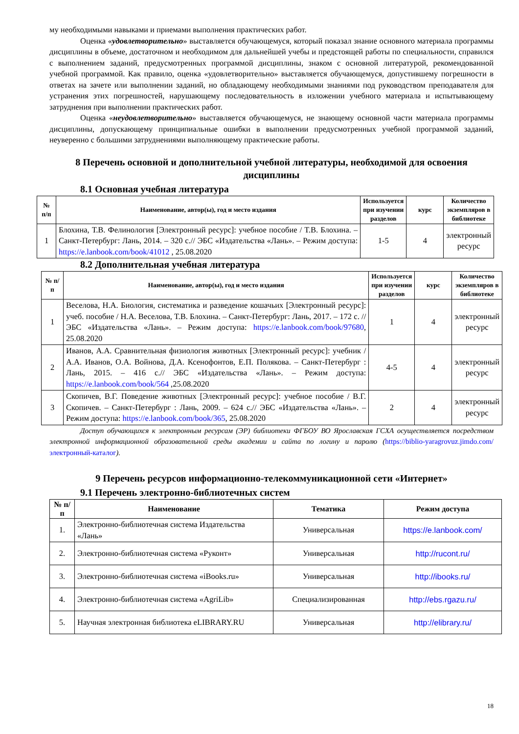му необходимыми навыками и приемами выполнения практических работ.
Оценка «удовлетворительно» выставляется обучающемуся, который показал знание основного материала программы дисциплины в объеме, достаточном и необходимом для дальнейшей учебы и предстоящей работы по специальности, справился с выполнением заданий, предусмотренных программой дисциплины, знаком с основной литературой, рекомендованной учебной программой. Как правило, оценка «удовлетворительно» выставляется обучающемуся, допустившему погрешности в ответах на зачете или выполнении заданий, но обладающему необходимыми знаниями под руководством преподавателя для устранения этих погрешностей, нарушающему последовательность в изложении учебного материала и испытывающему затруднения при выполнении практических работ.
Оценка «неудовлетворительно» выставляется обучающемуся, не знающему основной части материала программы дисциплины, допускающему принципиальные ошибки в выполнении предусмотренных учебной программой заданий, неуверенно с большими затруднениями выполняющему практические работы.
8 Перечень основной и дополнительной учебной литературы, необходимой для освоения дисциплины
8.1 Основная учебная литература
| № п/п | Наименование, автор(ы), год и место издания | Используется при изучении разделов | курс | Количество экземпляров в библиотеке |
| --- | --- | --- | --- | --- |
| 1 | Блохина, Т.В. Фелинология [Электронный ресурс]: учебное пособие / Т.В. Блохина. – Санкт-Петербург: Лань, 2014. – 320 с.// ЭБС «Издательства «Лань». – Режим доступа: https://e.lanbook.com/book/41012 , 25.08.2020 | 1-5 | 4 | электронный ресурс |
8.2 Дополнительная учебная литература
| № п/п | Наименование, автор(ы), год и место издания | Используется при изучении разделов | курс | Количество экземпляров в библиотеке |
| --- | --- | --- | --- | --- |
| 1 | Веселова, Н.А. Биология, систематика и разведение кошачьих [Электронный ресурс]: учеб. пособие / Н.А. Веселова, Т.В. Блохина. – Санкт-Петербург: Лань, 2017. – 172 с. // ЭБС «Издательства «Лань». – Режим доступа: https://e.lanbook.com/book/97680 , 25.08.2020 | 1 | 4 | электронный ресурс |
| 2 | Иванов, А.А. Сравнительная физиология животных [Электронный ресурс]: учебник / А.А. Иванов, О.А. Войнова, Д.А. Ксенофонтов, Е.П. Полякова. – Санкт-Петербург : Лань, 2015. – 416 с.// ЭБС «Издательства «Лань». – Режим доступа: https://e.lanbook.com/book/564 ,25.08.2020 | 4-5 | 4 | электронный ресурс |
| 3 | Скопичев, В.Г. Поведение животных [Электронный ресурс]: учебное пособие / В.Г. Скопичев. – Санкт-Петербург : Лань, 2009. – 624 с.// ЭБС «Издательства «Лань». – Режим доступа: https://e.lanbook.com/book/365 , 25.08.2020 | 2 | 4 | электронный ресурс |
Доступ обучающихся к электронным ресурсам (ЭР) библиотеки ФГБОУ ВО Ярославская ГСХА осуществляется посредством электронной информационной образовательной среды академии и сайта по логину и паролю (https://biblio-yaragrovuz.jimdo.com/электронный-каталог).
9 Перечень ресурсов информационно-телекоммуникационной сети «Интернет»
9.1 Перечень электронно-библиотечных систем
| № п/п | Наименование | Тематика | Режим доступа |
| --- | --- | --- | --- |
| 1. | Электронно-библиотечная система Издательства «Лань» | Универсальная | https://e.lanbook.com/ |
| 2. | Электронно-библиотечная система «Руконт» | Универсальная | http://rucont.ru/ |
| 3. | Электронно-библиотечная система «iBooks.ru» | Универсальная | http://ibooks.ru/ |
| 4. | Электронно-библиотечная система «AgriLib» | Специализированная | http://ebs.rgazu.ru/ |
| 5. | Научная электронная библиотека eLIBRARY.RU | Универсальная | http://elibrary.ru/ |
18